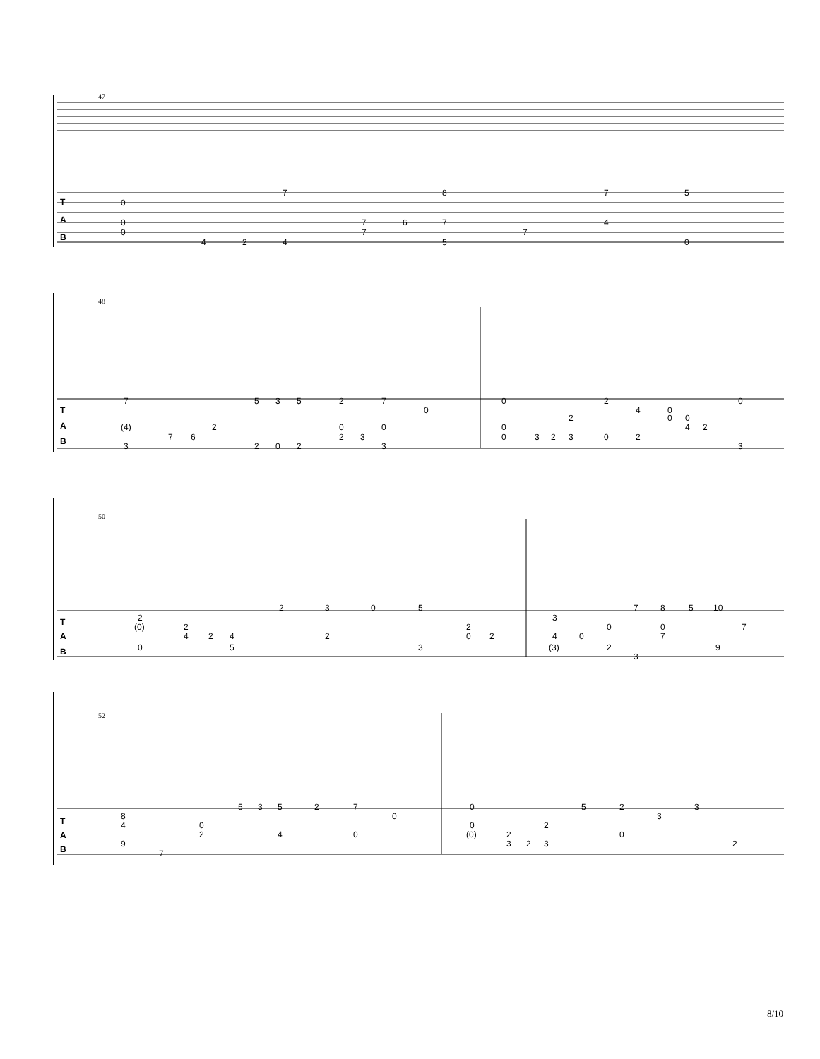47
T
A
B
0
0
0
4
2
4
7
7
7
6
8
7
5
7
7
4
5
0
48
T
A
B
7
(4)
3
7
6
2
5
3
5
2
7
0
2
0
2
0
2
3
0
3
0
0
0
3
2
3
2
2
0
2
4
0
0
0
4
2
0
3
50
T
A
B
2
(0)
0
2
4
2
4
5
2
3
2
0
5
3
2
0
2
3
4
(3)
0
0
2
7
3
8
0
7
5
10
9
7
52
T
A
B
8
4
9
7
0
2
5
3
5
2
7
0
4
0
0
0
(0)
2
3
2
3
2
5
2
0
3
3
2
8/10